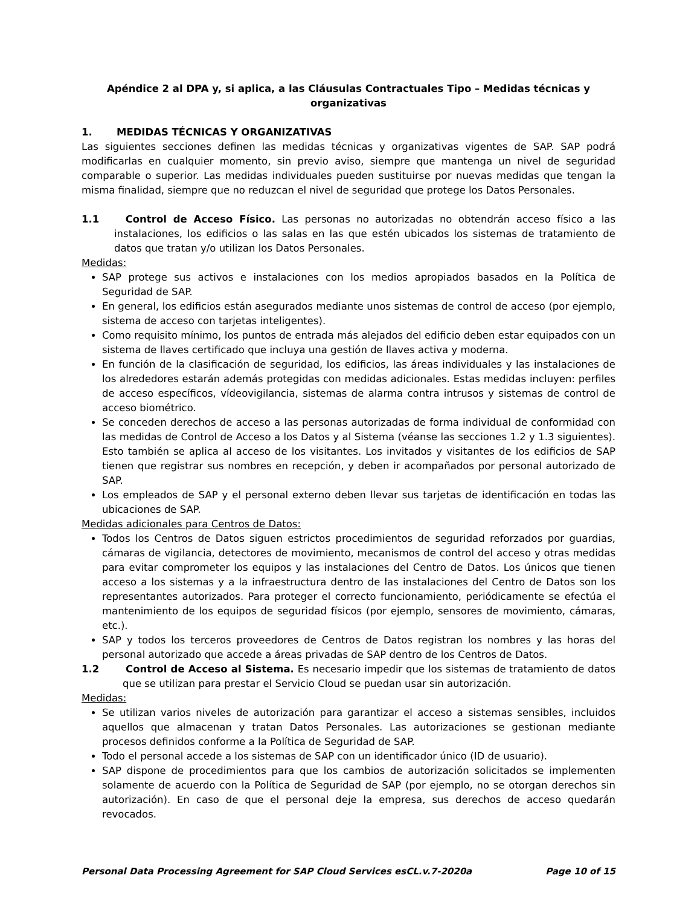Apéndice 2 al DPA y, si aplica, a las Cláusulas Contractuales Tipo – Medidas técnicas y organizativas
1. MEDIDAS TÉCNICAS Y ORGANIZATIVAS
Las siguientes secciones definen las medidas técnicas y organizativas vigentes de SAP. SAP podrá modificarlas en cualquier momento, sin previo aviso, siempre que mantenga un nivel de seguridad comparable o superior. Las medidas individuales pueden sustituirse por nuevas medidas que tengan la misma finalidad, siempre que no reduzcan el nivel de seguridad que protege los Datos Personales.
1.1 Control de Acceso Físico. Las personas no autorizadas no obtendrán acceso físico a las instalaciones, los edificios o las salas en las que estén ubicados los sistemas de tratamiento de datos que tratan y/o utilizan los Datos Personales.
Medidas:
SAP protege sus activos e instalaciones con los medios apropiados basados en la Política de Seguridad de SAP.
En general, los edificios están asegurados mediante unos sistemas de control de acceso (por ejemplo, sistema de acceso con tarjetas inteligentes).
Como requisito mínimo, los puntos de entrada más alejados del edificio deben estar equipados con un sistema de llaves certificado que incluya una gestión de llaves activa y moderna.
En función de la clasificación de seguridad, los edificios, las áreas individuales y las instalaciones de los alrededores estarán además protegidas con medidas adicionales. Estas medidas incluyen: perfiles de acceso específicos, vídeovigilancia, sistemas de alarma contra intrusos y sistemas de control de acceso biométrico.
Se conceden derechos de acceso a las personas autorizadas de forma individual de conformidad con las medidas de Control de Acceso a los Datos y al Sistema (véanse las secciones 1.2 y 1.3 siguientes). Esto también se aplica al acceso de los visitantes. Los invitados y visitantes de los edificios de SAP tienen que registrar sus nombres en recepción, y deben ir acompañados por personal autorizado de SAP.
Los empleados de SAP y el personal externo deben llevar sus tarjetas de identificación en todas las ubicaciones de SAP.
Medidas adicionales para Centros de Datos:
Todos los Centros de Datos siguen estrictos procedimientos de seguridad reforzados por guardias, cámaras de vigilancia, detectores de movimiento, mecanismos de control del acceso y otras medidas para evitar comprometer los equipos y las instalaciones del Centro de Datos. Los únicos que tienen acceso a los sistemas y a la infraestructura dentro de las instalaciones del Centro de Datos son los representantes autorizados. Para proteger el correcto funcionamiento, periódicamente se efectúa el mantenimiento de los equipos de seguridad físicos (por ejemplo, sensores de movimiento, cámaras, etc.).
SAP y todos los terceros proveedores de Centros de Datos registran los nombres y las horas del personal autorizado que accede a áreas privadas de SAP dentro de los Centros de Datos.
1.2 Control de Acceso al Sistema. Es necesario impedir que los sistemas de tratamiento de datos que se utilizan para prestar el Servicio Cloud se puedan usar sin autorización.
Medidas:
Se utilizan varios niveles de autorización para garantizar el acceso a sistemas sensibles, incluidos aquellos que almacenan y tratan Datos Personales. Las autorizaciones se gestionan mediante procesos definidos conforme a la Política de Seguridad de SAP.
Todo el personal accede a los sistemas de SAP con un identificador único (ID de usuario).
SAP dispone de procedimientos para que los cambios de autorización solicitados se implementen solamente de acuerdo con la Política de Seguridad de SAP (por ejemplo, no se otorgan derechos sin autorización). En caso de que el personal deje la empresa, sus derechos de acceso quedarán revocados.
Personal Data Processing Agreement for SAP Cloud Services esCL.v.7-2020a Page 10 of 15